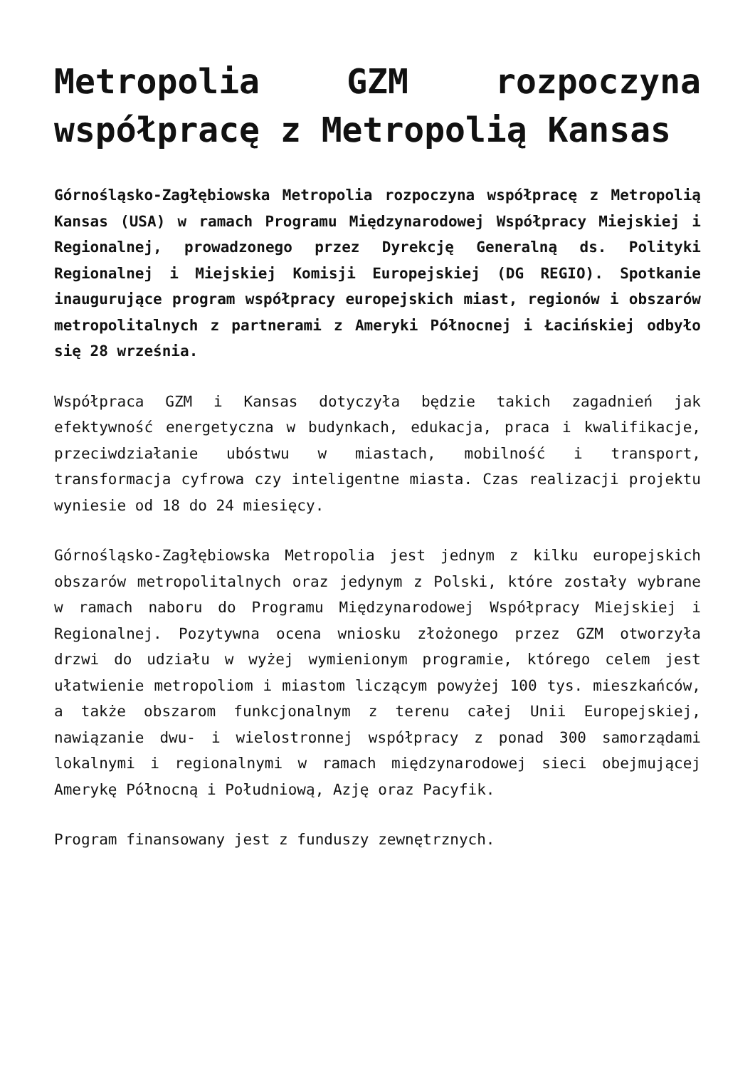Metropolia GZM rozpoczyna współpracę z Metropolią Kansas
Górnośląsko-Zagłębiowska Metropolia rozpoczyna współpracę z Metropolią Kansas (USA) w ramach Programu Międzynarodowej Współpracy Miejskiej i Regionalnej, prowadzonego przez Dyrekcję Generalną ds. Polityki Regionalnej i Miejskiej Komisji Europejskiej (DG REGIO). Spotkanie inaugurujące program współpracy europejskich miast, regionów i obszarów metropolitalnych z partnerami z Ameryki Północnej i Łacińskiej odbyło się 28 września.
Współpraca GZM i Kansas dotyczyła będzie takich zagadnień jak efektywność energetyczna w budynkach, edukacja, praca i kwalifikacje, przeciwdziałanie ubóstwu w miastach, mobilność i transport, transformacja cyfrowa czy inteligentne miasta. Czas realizacji projektu wyniesie od 18 do 24 miesięcy.
Górnośląsko-Zagłębiowska Metropolia jest jednym z kilku europejskich obszarów metropolitalnych oraz jedynym z Polski, które zostały wybrane w ramach naboru do Programu Międzynarodowej Współpracy Miejskiej i Regionalnej. Pozytywna ocena wniosku złożonego przez GZM otworzyła drzwi do udziału w wyżej wymienionym programie, którego celem jest ułatwienie metropoliom i miastom liczącym powyżej 100 tys. mieszkańców, a także obszarom funkcjonalnym z terenu całej Unii Europejskiej, nawiązanie dwu- i wielostronnej współpracy z ponad 300 samorządami lokalnymi i regionalnymi w ramach międzynarodowej sieci obejmującej Amerykę Północną i Południową, Azję oraz Pacyfik.
Program finansowany jest z funduszy zewnętrznych.